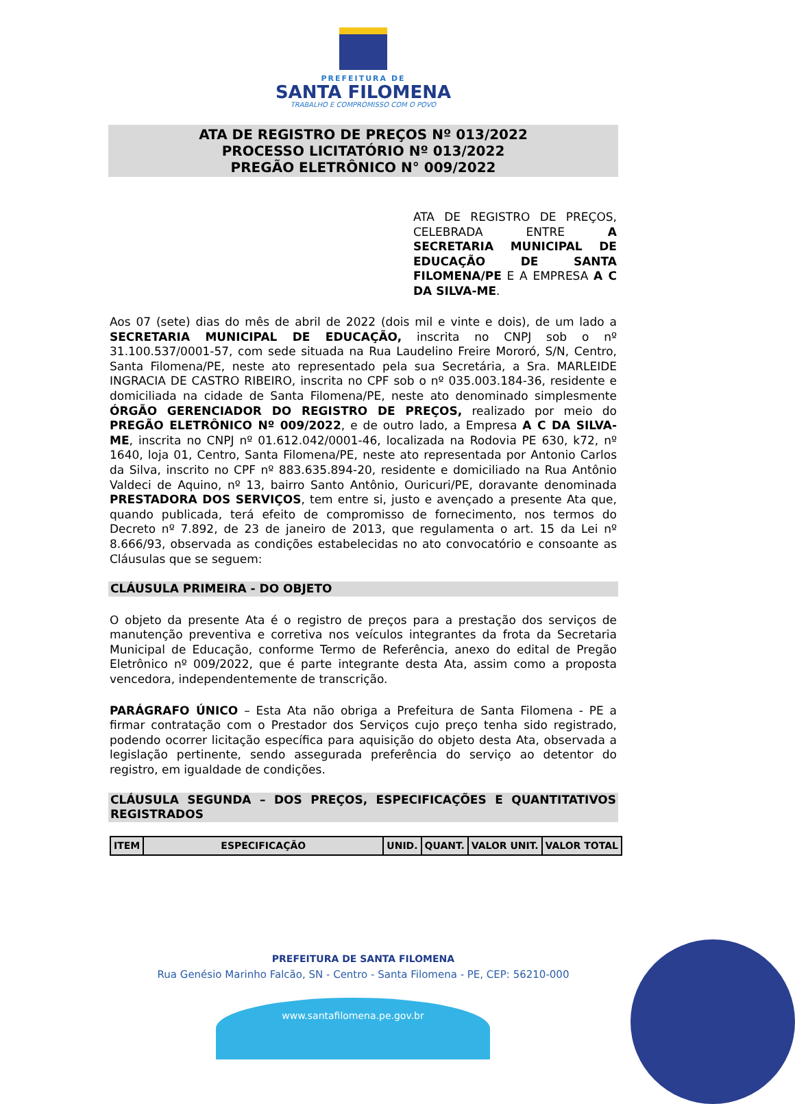PREFEITURA DE
SANTA FILOMENA
TRABALHO E COMPROMISSO COM O POVO
ATA DE REGISTRO DE PREÇOS Nº 013/2022
PROCESSO LICITATÓRIO Nº 013/2022
PREGÃO ELETRÔNICO N° 009/2022
ATA DE REGISTRO DE PREÇOS, CELEBRADA ENTRE A SECRETARIA MUNICIPAL DE EDUCAÇÃO DE SANTA FILOMENA/PE E A EMPRESA A C DA SILVA-ME.
Aos 07 (sete) dias do mês de abril de 2022 (dois mil e vinte e dois), de um lado a SECRETARIA MUNICIPAL DE EDUCAÇÃO, inscrita no CNPJ sob o nº 31.100.537/0001-57, com sede situada na Rua Laudelino Freire Mororó, S/N, Centro, Santa Filomena/PE, neste ato representado pela sua Secretária, a Sra. MARLEIDE INGRACIA DE CASTRO RIBEIRO, inscrita no CPF sob o nº 035.003.184-36, residente e domiciliada na cidade de Santa Filomena/PE, neste ato denominado simplesmente ÓRGÃO GERENCIADOR DO REGISTRO DE PREÇOS, realizado por meio do PREGÃO ELETRÔNICO Nº 009/2022, e de outro lado, a Empresa A C DA SILVA-ME, inscrita no CNPJ nº 01.612.042/0001-46, localizada na Rodovia PE 630, k72, nº 1640, loja 01, Centro, Santa Filomena/PE, neste ato representada por Antonio Carlos da Silva, inscrito no CPF nº 883.635.894-20, residente e domiciliado na Rua Antônio Valdeci de Aquino, nº 13, bairro Santo Antônio, Ouricuri/PE, doravante denominada PRESTADORA DOS SERVIÇOS, tem entre si, justo e avençado a presente Ata que, quando publicada, terá efeito de compromisso de fornecimento, nos termos do Decreto nº 7.892, de 23 de janeiro de 2013, que regulamenta o art. 15 da Lei nº 8.666/93, observada as condições estabelecidas no ato convocatório e consoante as Cláusulas que se seguem:
CLÁUSULA PRIMEIRA - DO OBJETO
O objeto da presente Ata é o registro de preços para a prestação dos serviços de manutenção preventiva e corretiva nos veículos integrantes da frota da Secretaria Municipal de Educação, conforme Termo de Referência, anexo do edital de Pregão Eletrônico nº 009/2022, que é parte integrante desta Ata, assim como a proposta vencedora, independentemente de transcrição.
PARÁGRAFO ÚNICO – Esta Ata não obriga a Prefeitura de Santa Filomena - PE a firmar contratação com o Prestador dos Serviços cujo preço tenha sido registrado, podendo ocorrer licitação específica para aquisição do objeto desta Ata, observada a legislação pertinente, sendo assegurada preferência do serviço ao detentor do registro, em igualdade de condições.
CLÁUSULA SEGUNDA – DOS PREÇOS, ESPECIFICAÇÕES E QUANTITATIVOS REGISTRADOS
| ITEM | ESPECIFICAÇÃO | UNID. | QUANT. | VALOR UNIT. | VALOR TOTAL |
| --- | --- | --- | --- | --- | --- |
PREFEITURA DE SANTA FILOMENA
Rua Genésio Marinho Falcão, SN - Centro - Santa Filomena - PE, CEP: 56210-000
www.santafilomena.pe.gov.br